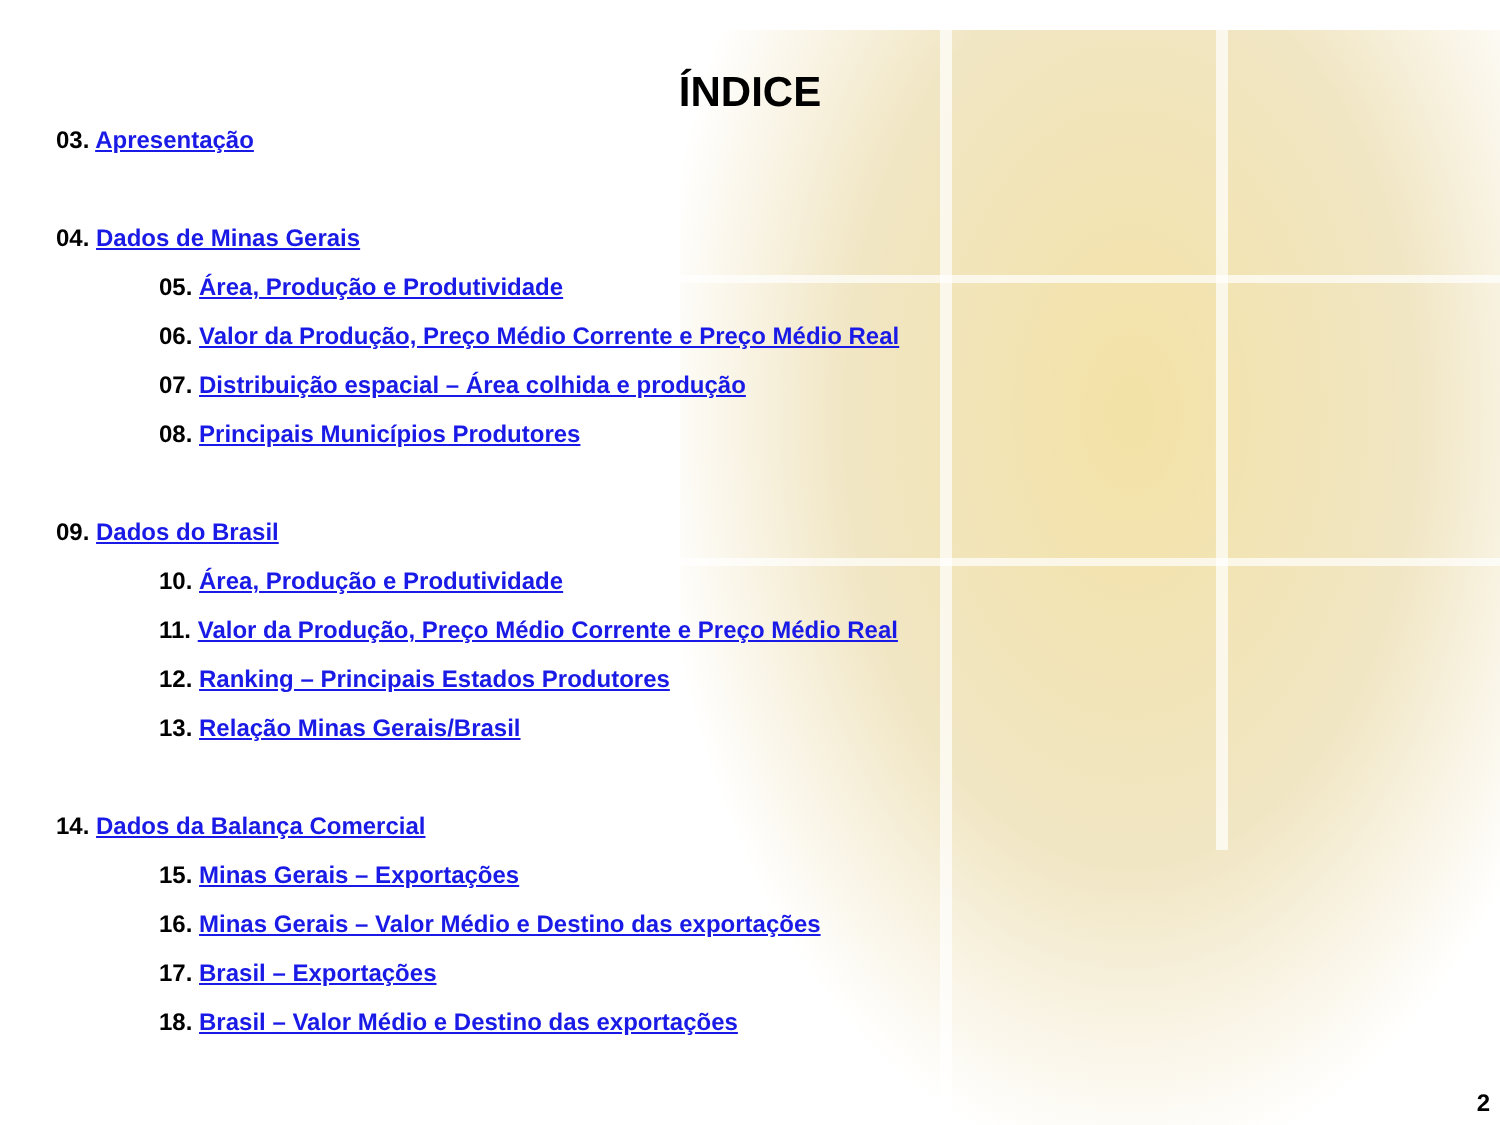ÍNDICE
03. Apresentação
04. Dados de Minas Gerais
05. Área, Produção e Produtividade
06. Valor da Produção, Preço Médio Corrente e Preço Médio Real
07. Distribuição espacial – Área colhida e produção
08. Principais Municípios Produtores
09. Dados do Brasil
10. Área, Produção e Produtividade
11. Valor da Produção, Preço Médio Corrente e Preço Médio Real
12. Ranking – Principais Estados Produtores
13. Relação Minas Gerais/Brasil
14. Dados da Balança Comercial
15. Minas Gerais – Exportações
16. Minas Gerais – Valor Médio e Destino das exportações
17. Brasil – Exportações
18. Brasil – Valor Médio e Destino das exportações
2